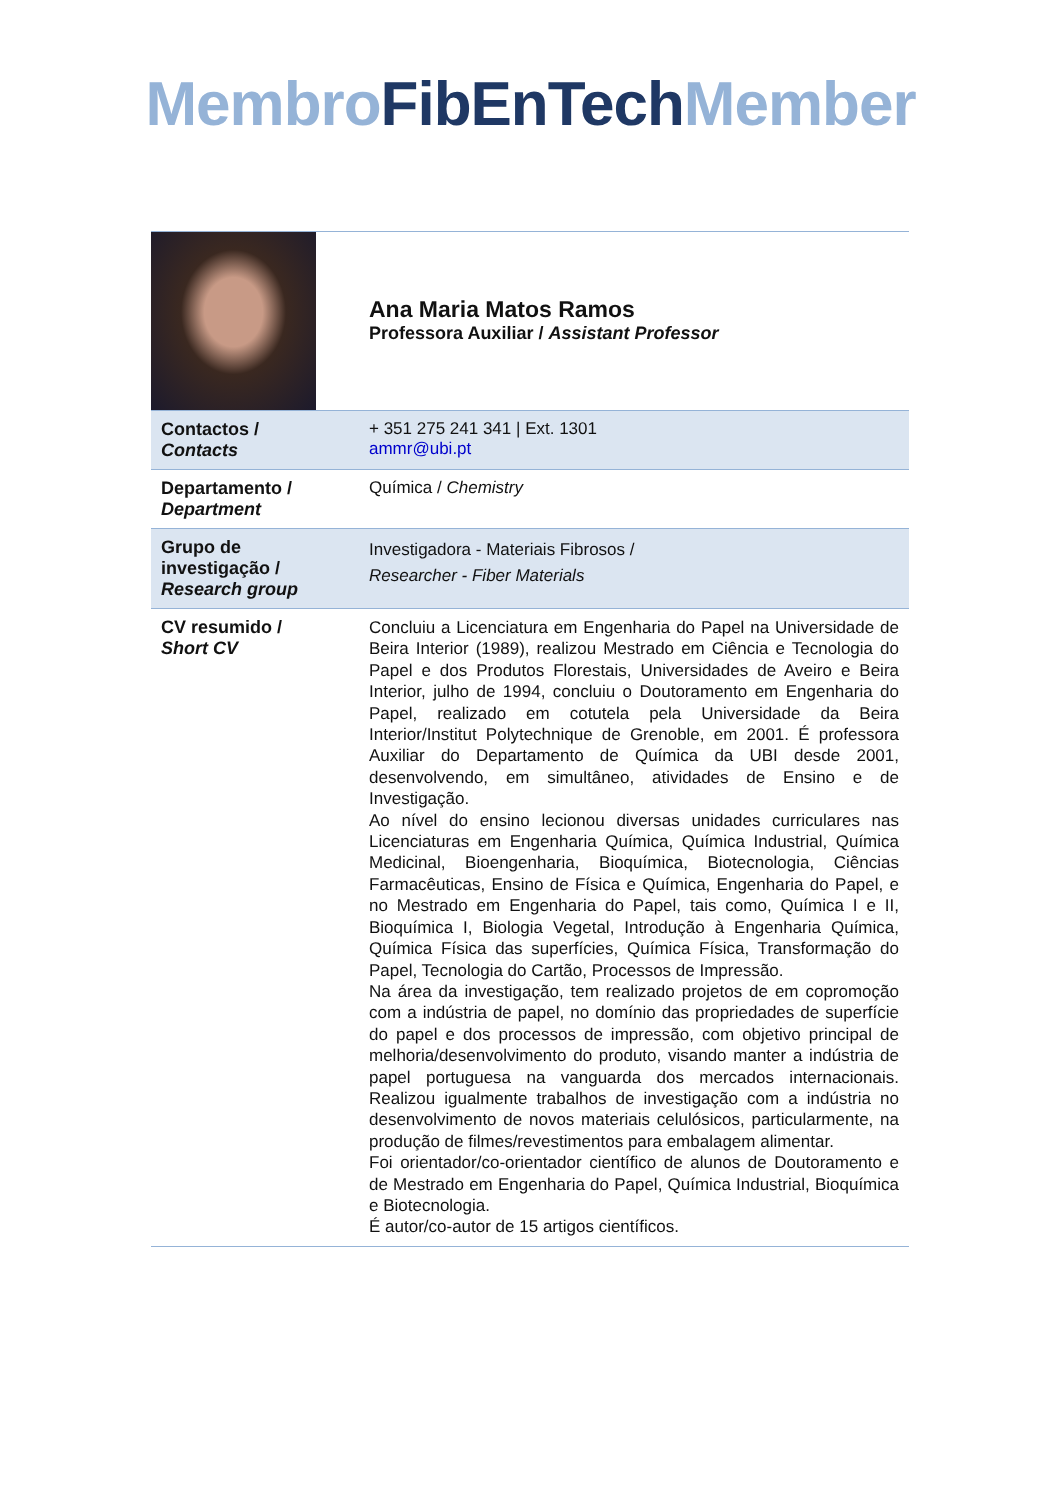Membro FibEnTech Member
| | Ana Maria Matos Ramos Professora Auxiliar / Assistant Professor |
| Contactos / Contacts | + 351 275 241 341 / Ext. 1301 ammr@ubi.pt |
| Departamento / Department | Química / Chemistry |
| Grupo de investigação / Research group | Investigadora - Materiais Fibrosos / Researcher - Fiber Materials |
| CV resumido / Short CV | Concluiu a Licenciatura em Engenharia do Papel na Universidade de Beira Interior (1989), realizou Mestrado em Ciência e Tecnologia do Papel e dos Produtos Florestais, Universidades de Aveiro e Beira Interior, julho de 1994, concluiu o Doutoramento em Engenharia do Papel, realizado em cotutela pela Universidade da Beira Interior/Institut Polytechnique de Grenoble, em 2001. É professora Auxiliar do Departamento de Química da UBI desde 2001, desenvolvendo, em simultâneo, atividades de Ensino e de Investigação. Ao nível do ensino lecionou diversas unidades curriculares nas Licenciaturas em Engenharia Química, Química Industrial, Química Medicinal, Bioengenharia, Bioquímica, Biotecnologia, Ciências Farmacêuticas, Ensino de Física e Química, Engenharia do Papel, e no Mestrado em Engenharia do Papel, tais como, Química I e II, Bioquímica I, Biologia Vegetal, Introdução à Engenharia Química, Química Física das superfícies, Química Física, Transformação do Papel, Tecnologia do Cartão, Processos de Impressão. Na área da investigação, tem realizado projetos de em copromoção com a indústria de papel, no domínio das propriedades de superfície do papel e dos processos de impressão, com objetivo principal de melhoria/desenvolvimento do produto, visando manter a indústria de papel portuguesa na vanguarda dos mercados internacionais. Realizou igualmente trabalhos de investigação com a indústria no desenvolvimento de novos materiais celulósicos, particularmente, na produção de filmes/revestimentos para embalagem alimentar. Foi orientador/co-orientador científico de alunos de Doutoramento e de Mestrado em Engenharia do Papel, Química Industrial, Bioquímica e Biotecnologia. É autor/co-autor de 15 artigos científicos. |